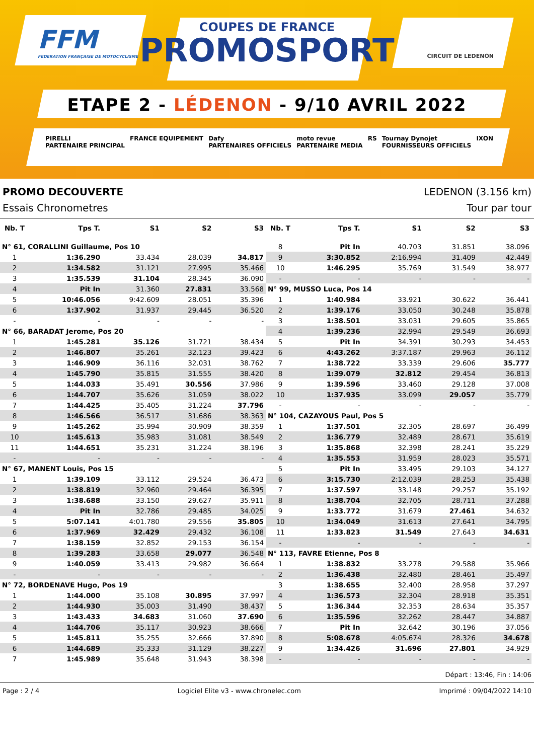FFM
FEDERATION FRANÇAISE DE MOTOCYCLISME
COUPES DE FRANCE
PROMOSPORT
CIRCUIT DE LEDENON
ETAPE 2 - LÉDENON - 9/10 AVRIL 2022
PIRELLI
PARTENAIRE PRINCIPAL FRANCE EQUIPEMENT Dafy
PARTENAIRES OFFICIELS moto revue
PARTENAIRE MEDIA RS Tournay Dynojet
FOURNISSEURS OFFICIELS IXON
PROMO DECOUVERTE LEDENON (3.156 km)
Essais Chronometres Tour par tour
| Nb. T | Tps T. | S1 | S2 | S3 |
| --- | --- | --- | --- | --- |
| N° 61, CORALLINI Guillaume, Pos 10 | | | | |
| 1 | 1:36.290 | 33.434 | 28.039 | 34.817 |
| 2 | 1:34.582 | 31.121 | 27.995 | 35.466 |
| 3 | 1:35.539 | 31.104 | 28.345 | 36.090 |
| 4 | Pit In | 31.360 | 27.831 | 33.568 |
| 5 | 10:46.056 | 9:42.609 | 28.051 | 35.396 |
| 6 | 1:37.902 | 31.937 | 29.445 | 36.520 |
| - | - | - | - | - |
| N° 66, BARADAT Jerome, Pos 20 | | | | |
| 1 | 1:45.281 | 35.126 | 31.721 | 38.434 |
| 2 | 1:46.807 | 35.261 | 32.123 | 39.423 |
| 3 | 1:46.909 | 36.116 | 32.031 | 38.762 |
| 4 | 1:45.790 | 35.815 | 31.555 | 38.420 |
| 5 | 1:44.033 | 35.491 | 30.556 | 37.986 |
| 6 | 1:44.707 | 35.626 | 31.059 | 38.022 |
| 7 | 1:44.425 | 35.405 | 31.224 | 37.796 |
| 8 | 1:46.566 | 36.517 | 31.686 | 38.363 |
| 9 | 1:45.262 | 35.994 | 30.909 | 38.359 |
| 10 | 1:45.613 | 35.983 | 31.081 | 38.549 |
| 11 | 1:44.651 | 35.231 | 31.224 | 38.196 |
| - | - | - | - | - |
| N° 67, MANENT Louis, Pos 15 | | | | |
| 1 | 1:39.109 | 33.112 | 29.524 | 36.473 |
| 2 | 1:38.819 | 32.960 | 29.464 | 36.395 |
| 3 | 1:38.688 | 33.150 | 29.627 | 35.911 |
| 4 | Pit In | 32.786 | 29.485 | 34.025 |
| 5 | 5:07.141 | 4:01.780 | 29.556 | 35.805 |
| 6 | 1:37.969 | 32.429 | 29.432 | 36.108 |
| 7 | 1:38.159 | 32.852 | 29.153 | 36.154 |
| 8 | 1:39.283 | 33.658 | 29.077 | 36.548 |
| 9 | 1:40.059 | 33.413 | 29.982 | 36.664 |
| - | - | - | - | - |
| N° 72, BORDENAVE Hugo, Pos 19 | | | | |
| 1 | 1:44.000 | 35.108 | 30.895 | 37.997 |
| 2 | 1:44.930 | 35.003 | 31.490 | 38.437 |
| 3 | 1:43.433 | 34.683 | 31.060 | 37.690 |
| 4 | 1:44.706 | 35.117 | 30.923 | 38.666 |
| 5 | 1:45.811 | 35.255 | 32.666 | 37.890 |
| 6 | 1:44.689 | 35.333 | 31.129 | 38.227 |
| 7 | 1:45.989 | 35.648 | 31.943 | 38.398 |
| Nb. T | Tps T. | S1 | S2 | S3 |
| --- | --- | --- | --- | --- |
| 8 | Pit In | 40.703 | 31.851 | 38.096 |
| 9 | 3:30.852 | 2:16.994 | 31.409 | 42.449 |
| 10 | 1:46.295 | 35.769 | 31.549 | 38.977 |
| - | - | - | - | - |
| N° 99, MUSSO Luca, Pos 14 | | | | |
| 1 | 1:40.984 | 33.921 | 30.622 | 36.441 |
| 2 | 1:39.176 | 33.050 | 30.248 | 35.878 |
| 3 | 1:38.501 | 33.031 | 29.605 | 35.865 |
| 4 | 1:39.236 | 32.994 | 29.549 | 36.693 |
| 5 | Pit In | 34.391 | 30.293 | 34.453 |
| 6 | 4:43.262 | 3:37.187 | 29.963 | 36.112 |
| 7 | 1:38.722 | 33.339 | 29.606 | 35.777 |
| 8 | 1:39.079 | 32.812 | 29.454 | 36.813 |
| 9 | 1:39.596 | 33.460 | 29.128 | 37.008 |
| 10 | 1:37.935 | 33.099 | 29.057 | 35.779 |
| - | - | - | - | - |
| N° 104, CAZAYOUS Paul, Pos 5 | | | | |
| 1 | 1:37.501 | 32.305 | 28.697 | 36.499 |
| 2 | 1:36.779 | 32.489 | 28.671 | 35.619 |
| 3 | 1:35.868 | 32.398 | 28.241 | 35.229 |
| 4 | 1:35.553 | 31.959 | 28.023 | 35.571 |
| 5 | Pit In | 33.495 | 29.103 | 34.127 |
| 6 | 3:15.730 | 2:12.039 | 28.253 | 35.438 |
| 7 | 1:37.597 | 33.148 | 29.257 | 35.192 |
| 8 | 1:38.704 | 32.705 | 28.711 | 37.288 |
| 9 | 1:33.772 | 31.679 | 27.461 | 34.632 |
| 10 | 1:34.049 | 31.613 | 27.641 | 34.795 |
| 11 | 1:33.823 | 31.549 | 27.643 | 34.631 |
| - | - | - | - | - |
| N° 113, FAVRE Etienne, Pos 8 | | | | |
| 1 | 1:38.832 | 33.278 | 29.588 | 35.966 |
| 2 | 1:36.438 | 32.480 | 28.461 | 35.497 |
| 3 | 1:38.655 | 32.400 | 28.958 | 37.297 |
| 4 | 1:36.573 | 32.304 | 28.918 | 35.351 |
| 5 | 1:36.344 | 32.353 | 28.634 | 35.357 |
| 6 | 1:35.596 | 32.262 | 28.447 | 34.887 |
| 7 | Pit In | 32.642 | 30.196 | 37.056 |
| 8 | 5:08.678 | 4:05.674 | 28.326 | 34.678 |
| 9 | 1:34.426 | 31.696 | 27.801 | 34.929 |
| - | - | - | - | - |
Départ : 13:46, Fin : 14:06
Page : 2 / 4 Logiciel Elite v3 - www.chronelec.com Imprimé : 09/04/2022 14:10